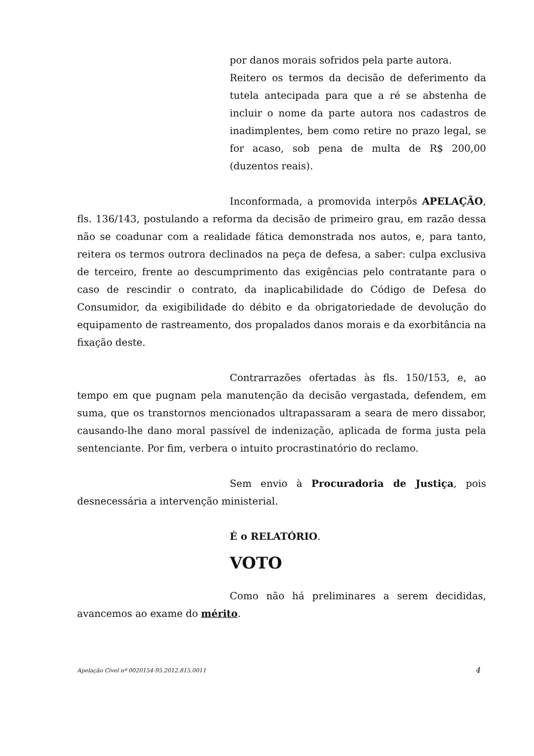por danos morais sofridos pela parte autora.
Reitero os termos da decisão de deferimento da tutela antecipada para que a ré se abstenha de incluir o nome da parte autora nos cadastros de inadimplentes, bem como retire no prazo legal, se for acaso, sob pena de multa de R$ 200,00 (duzentos reais).
Inconformada, a promovida interpôs APELAÇÃO, fls. 136/143, postulando a reforma da decisão de primeiro grau, em razão dessa não se coadunar com a realidade fática demonstrada nos autos, e, para tanto, reitera os termos outrora declinados na peça de defesa, a saber: culpa exclusiva de terceiro, frente ao descumprimento das exigências pelo contratante para o caso de rescindir o contrato, da inaplicabilidade do Código de Defesa do Consumidor, da exigibilidade do débito e da obrigatoriedade de devolução do equipamento de rastreamento, dos propalados danos morais e da exorbitância na fixação deste.
Contrarrazões ofertadas às fls. 150/153, e, ao tempo em que pugnam pela manutenção da decisão vergastada, defendem, em suma, que os transtornos mencionados ultrapassaram a seara de mero dissabor, causando-lhe dano moral passível de indenização, aplicada de forma justa pela sentenciante. Por fim, verbera o intuito procrastinatório do reclamo.
Sem envio à Procuradoria de Justiça, pois desnecessária a intervenção ministerial.
É o RELATÓRIO.
VOTO
Como não há preliminares a serem decididas, avancemos ao exame do mérito.
Apelação Cível nº 0020154-95.2012.815.0011 4